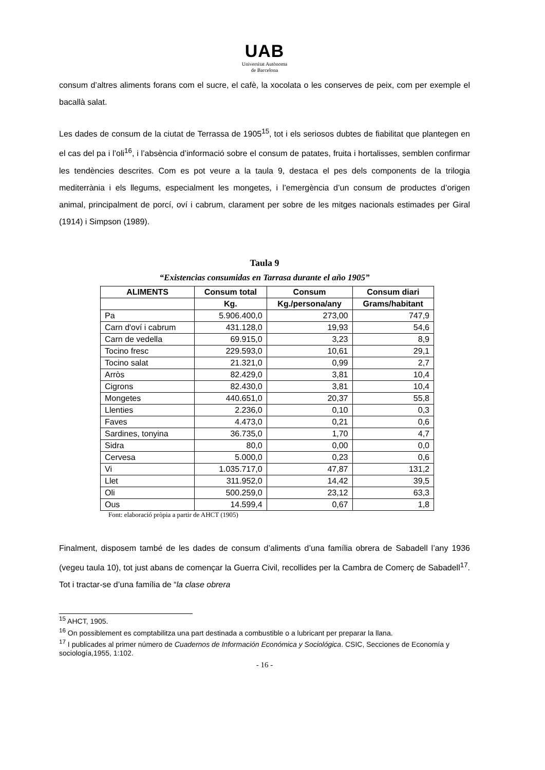UAB
Universitat Autònoma
de Barcelona
consum d’altres aliments forans com el sucre, el cafè, la xocolata o les conserves de peix, com per exemple el bacallà salat.
Les dades de consum de la ciutat de Terrassa de 1905<sup>15</sup>, tot i els seriosos dubtes de fiabilitat que plantegen en el cas del pa i l’oli<sup>16</sup>, i l’absència d’informació sobre el consum de patates, fruita i hortalisses, semblen confirmar les tendències descrites. Com es pot veure a la taula 9, destaca el pes dels components de la trilogia mediterrània i els llegums, especialment les mongetes, i l’emergència d’un consum de productes d’origen animal, principalment de porcí, oví i cabrum, clarament per sobre de les mitges nacionals estimades per Giral (1914) i Simpson (1989).
Taula 9
“Existencias consumidas en Tarrasa durante el año 1905”
| ALIMENTS | Consum total | Consum | Consum diari |
| --- | --- | --- | --- |
| | Kg. | Kg./persona/any | Grams/habitant |
| Pa | 5.906.400,0 | 273,00 | 747,9 |
| Carn d'oví i cabrum | 431.128,0 | 19,93 | 54,6 |
| Carn de vedella | 69.915,0 | 3,23 | 8,9 |
| Tocino fresc | 229.593,0 | 10,61 | 29,1 |
| Tocino salat | 21.321,0 | 0,99 | 2,7 |
| Arròs | 82.429,0 | 3,81 | 10,4 |
| Cigrons | 82.430,0 | 3,81 | 10,4 |
| Mongetes | 440.651,0 | 20,37 | 55,8 |
| Llenties | 2.236,0 | 0,10 | 0,3 |
| Faves | 4.473,0 | 0,21 | 0,6 |
| Sardines, tonyina | 36.735,0 | 1,70 | 4,7 |
| Sidra | 80,0 | 0,00 | 0,0 |
| Cervesa | 5.000,0 | 0,23 | 0,6 |
| Vi | 1.035.717,0 | 47,87 | 131,2 |
| Llet | 311.952,0 | 14,42 | 39,5 |
| Oli | 500.259,0 | 23,12 | 63,3 |
| Ous | 14.599,4 | 0,67 | 1,8 |
Font: elaboració pròpia a partir de AHCT (1905)
Finalment, disposem també de les dades de consum d’aliments d’una família obrera de Sabadell l’any 1936 (vegeu taula 10), tot just abans de començar la Guerra Civil, recollides per la Cambra de Comerç de Sabadell<sup>17</sup>. Tot i tractar-se d’una família de “la clase obrera
<sup>15</sup> AHCT, 1905.
<sup>16</sup> On possiblement es comptabilitza una part destinada a combustible o a lubricant per preparar la llana.
<sup>17</sup> I publicades al primer número de Cuadernos de Información Económica y Sociológica. CSIC, Secciones de Economía y sociología,1955, 1:102.
- 16 -